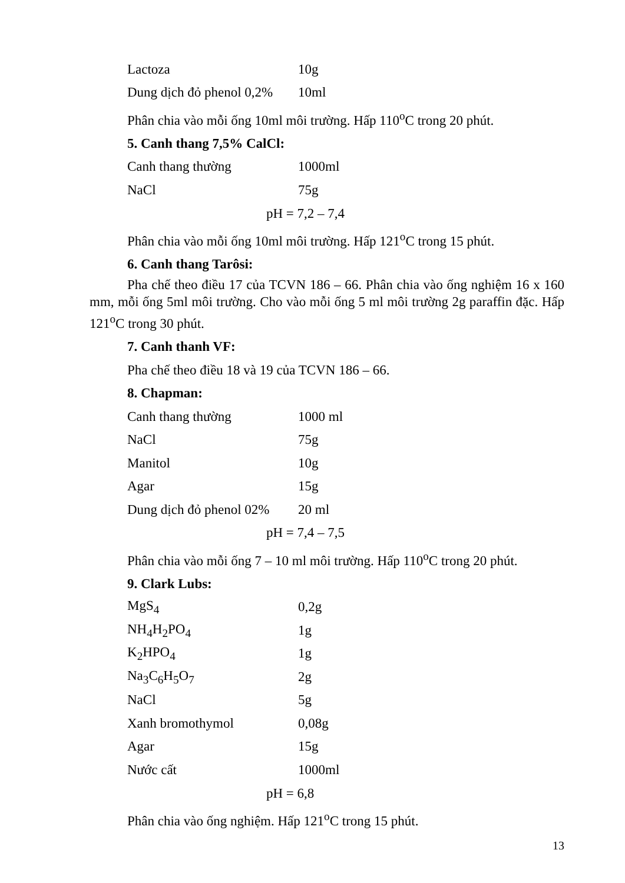| Lactoza | 10g |
| Dung dịch đỏ phenol 0,2% | 10ml |
Phân chia vào mỗi ống 10ml môi trường. Hấp 110<sup>o</sup>C trong 20 phút.
5. Canh thang 7,5% CalCl:
| Canh thang thường | 1000ml |
| NaCl | 75g |
pH = 7,2 – 7,4
Phân chia vào mỗi ống 10ml môi trường. Hấp 121<sup>o</sup>C trong 15 phút.
6. Canh thang Tarôsi:
Pha chế theo điều 17 của TCVN 186 – 66. Phân chia vào ống nghiệm 16 x 160 mm, mỗi ống 5ml môi trường. Cho vào mỗi ống 5 ml môi trường 2g paraffin đặc. Hấp 121<sup>o</sup>C trong 30 phút.
7. Canh thanh VF:
Pha chế theo điều 18 và 19 của TCVN 186 – 66.
8. Chapman:
| Canh thang thường | 1000 ml |
| NaCl | 75g |
| Manitol | 10g |
| Agar | 15g |
| Dung dịch đỏ phenol 02% | 20 ml |
pH = 7,4 – 7,5
Phân chia vào mỗi ống 7 – 10 ml môi trường. Hấp 110<sup>o</sup>C trong 20 phút.
9. Clark Lubs:
| MgS<sub>4</sub> | 0,2g |
| NH<sub>4</sub>H<sub>2</sub>PO<sub>4</sub> | 1g |
| K<sub>2</sub>HPO<sub>4</sub> | 1g |
| Na<sub>3</sub>C<sub>6</sub>H<sub>5</sub>O<sub>7</sub> | 2g |
| NaCl | 5g |
| Xanh bromothymol | 0,08g |
| Agar | 15g |
| Nước cất | 1000ml |
pH = 6,8
Phân chia vào ống nghiệm. Hấp 121<sup>o</sup>C trong 15 phút.
13